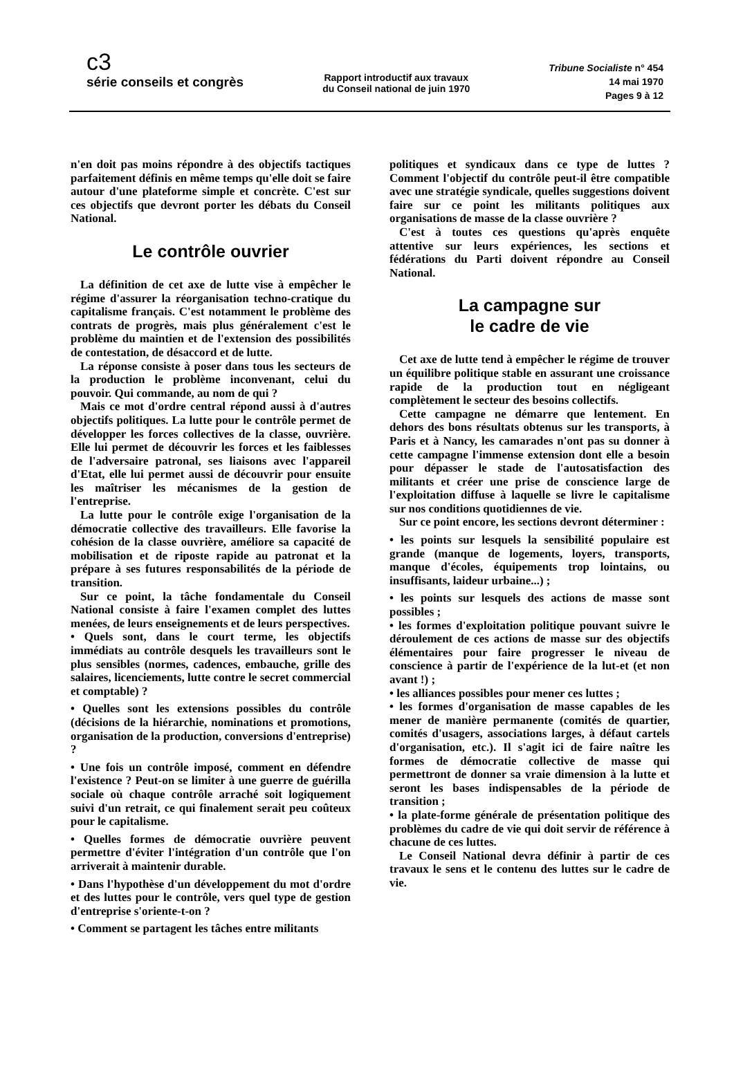c3
série conseils et congrès
Rapport introductif aux travaux
du Conseil national de juin 1970
Tribune Socialiste n° 454
14 mai 1970
Pages 9 à 12
n'en doit pas moins répondre à des objectifs tactiques parfaitement définis en même temps qu'elle doit se faire autour d'une plateforme simple et concrète. C'est sur ces objectifs que devront porter les débats du Conseil National.
Le contrôle ouvrier
La définition de cet axe de lutte vise à empêcher le régime d'assurer la réorganisation techno-cratique du capitalisme français. C'est notamment le problème des contrats de progrès, mais plus généralement c'est le problème du maintien et de l'extension des possibilités de contestation, de désaccord et de lutte.
La réponse consiste à poser dans tous les secteurs de la production le problème inconvenant, celui du pouvoir. Qui commande, au nom de qui ?
Mais ce mot d'ordre central répond aussi à d'autres objectifs politiques. La lutte pour le contrôle permet de développer les forces collectives de la classe, ouvrière. Elle lui permet de découvrir les forces et les faiblesses de l'adversaire patronal, ses liaisons avec l'appareil d'Etat, elle lui permet aussi de découvrir pour ensuite les maîtriser les mécanismes de la gestion de l'entreprise.
La lutte pour le contrôle exige l'organisation de la démocratie collective des travailleurs. Elle favorise la cohésion de la classe ouvrière, améliore sa capacité de mobilisation et de riposte rapide au patronat et la prépare à ses futures responsabilités de la période de transition.
Sur ce point, la tâche fondamentale du Conseil National consiste à faire l'examen complet des luttes menées, de leurs enseignements et de leurs perspectives.
• Quels sont, dans le court terme, les objectifs immédiats au contrôle desquels les travailleurs sont le plus sensibles (normes, cadences, embauche, grille des salaires, licenciements, lutte contre le secret commercial et comptable) ?
• Quelles sont les extensions possibles du contrôle (décisions de la hiérarchie, nominations et promotions, organisation de la production, conversions d'entreprise) ?
• Une fois un contrôle imposé, comment en défendre l'existence ? Peut-on se limiter à une guerre de guérilla sociale où chaque contrôle arraché soit logiquement suivi d'un retrait, ce qui finalement serait peu coûteux pour le capitalisme.
• Quelles formes de démocratie ouvrière peuvent permettre d'éviter l'intégration d'un contrôle que l'on arriverait à maintenir durable.
• Dans l'hypothèse d'un développement du mot d'ordre et des luttes pour le contrôle, vers quel type de gestion d'entreprise s'oriente-t-on ?
• Comment se partagent les tâches entre militants
politiques et syndicaux dans ce type de luttes ? Comment l'objectif du contrôle peut-il être compatible avec une stratégie syndicale, quelles suggestions doivent faire sur ce point les militants politiques aux organisations de masse de la classe ouvrière ?
C'est à toutes ces questions qu'après enquête attentive sur leurs expériences, les sections et fédérations du Parti doivent répondre au Conseil National.
La campagne sur
le cadre de vie
Cet axe de lutte tend à empêcher le régime de trouver un équilibre politique stable en assurant une croissance rapide de la production tout en négligeant complètement le secteur des besoins collectifs.
Cette campagne ne démarre que lentement. En dehors des bons résultats obtenus sur les transports, à Paris et à Nancy, les camarades n'ont pas su donner à cette campagne l'immense extension dont elle a besoin pour dépasser le stade de l'autosatisfaction des militants et créer une prise de conscience large de l'exploitation diffuse à laquelle se livre le capitalisme sur nos conditions quotidiennes de vie.
Sur ce point encore, les sections devront déterminer :
• les points sur lesquels la sensibilité populaire est grande (manque de logements, loyers, transports, manque d'écoles, équipements trop lointains, ou insuffisants, laideur urbaine...) ;
• les points sur lesquels des actions de masse sont possibles ;
• les formes d'exploitation politique pouvant suivre le déroulement de ces actions de masse sur des objectifs élémentaires pour faire progresser le niveau de conscience à partir de l'expérience de la lut-et (et non avant !) ;
• les alliances possibles pour mener ces luttes ;
• les formes d'organisation de masse capables de les mener de manière permanente (comités de quartier, comités d'usagers, associations larges, à défaut cartels d'organisation, etc.). Il s'agit ici de faire naître les formes de démocratie collective de masse qui permettront de donner sa vraie dimension à la lutte et seront les bases indispensables de la période de transition ;
• la plate-forme générale de présentation politique des problèmes du cadre de vie qui doit servir de référence à chacune de ces luttes.
Le Conseil National devra définir à partir de ces travaux le sens et le contenu des luttes sur le cadre de vie.